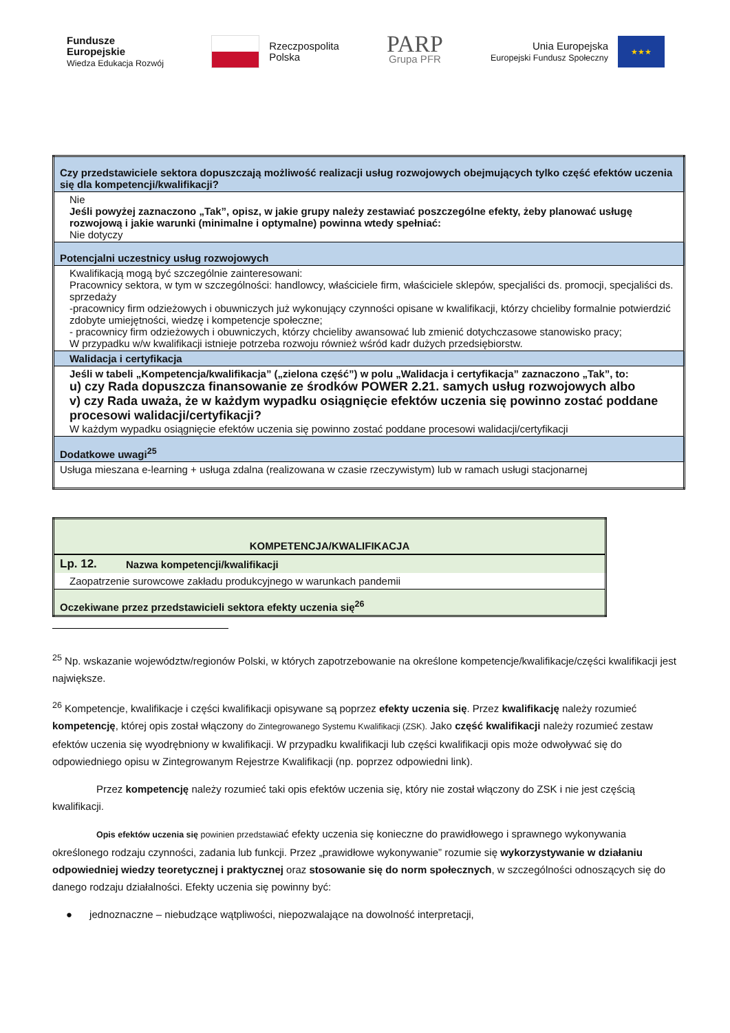Fundusze
Europejskie
Wiedza Edukacja Rozwój
Rzeczpospolita
Polska
PARP
Grupa PFR
Unia Europejska
Europejski Fundusz Społeczny ★★★
| Czy przedstawiciele sektora dopuszczają możliwość realizacji usług rozwojowych obejmujących tylko część efektów uczenia się dla kompetencji/kwalifikacji? |
| Nie Jeśli powyżej zaznaczono „Tak”, opisz, w jakie grupy należy zestawiać poszczególne efekty, żeby planować usługę rozwojową i jakie warunki (minimalne i optymalne) powinna wtedy spełniać: Nie dotyczy |
| Potencjalni uczestnicy usług rozwojowych |
| Kwalifikacją mogą być szczególnie zainteresowani: Pracownicy sektora, w tym w szczególności: handlowcy, właściciele firm, właściciele sklepów, specjaliści ds. promocji, specjaliści ds. sprzedaży -pracownicy firm odzieżowych i obuwniczych już wykonujący czynności opisane w kwalifikacji, którzy chcieliby formalnie potwierdzić zdobyte umiejętności, wiedzę i kompetencje społeczne; - pracownicy firm odzieżowych i obuwniczych, którzy chcieliby awansować lub zmienić dotychczasowe stanowisko pracy; W przypadku w/w kwalifikacji istnieje potrzeba rozwoju również wśród kadr dużych przedsiębiorstw. |
| Walidacja i certyfikacja |
| Jeśli w tabeli „Kompetencja/kwalifikacja” („zielona część”) w polu „Walidacja i certyfikacja” zaznaczono „Tak”, to: u) czy Rada dopuszcza finansowanie ze środków POWER 2.21. samych usług rozwojowych albo v) czy Rada uważa, że w każdym wypadku osiągnięcie efektów uczenia się powinno zostać poddane procesowi walidacji/certyfikacji? W każdym wypadku osiągnięcie efektów uczenia się powinno zostać poddane procesowi walidacji/certyfikacji |
| Dodatkowe uwagi<sup>25</sup> |
| Usługa mieszana e-learning + usługa zdalna (realizowana w czasie rzeczywistym) lub w ramach usługi stacjonarnej |
| KOMPETENCJA/KWALIFIKACJA | |
| Lp. 12. | Nazwa kompetencji/kwalifikacji |
| Zaopatrzenie surowcowe zakładu produkcyjnego w warunkach pandemii | |
| Oczekiwane przez przedstawicieli sektora efekty uczenia się<sup>26</sup> | |
<sup>25</sup> Np. wskazanie województw/regionów Polski, w których zapotrzebowanie na określone kompetencje/kwalifikacje/części kwalifikacji jest największe.
<sup>26</sup> Kompetencje, kwalifikacje i części kwalifikacji opisywane są poprzez efekty uczenia się. Przez kwalifikację należy rozumieć kompetencję, której opis został włączony do Zintegrowanego Systemu Kwalifikacji (ZSK). Jako część kwalifikacji należy rozumieć zestaw efektów uczenia się wyodrębniony w kwalifikacji. W przypadku kwalifikacji lub części kwalifikacji opis może odwoływać się do odpowiedniego opisu w Zintegrowanym Rejestrze Kwalifikacji (np. poprzez odpowiedni link).
Przez kompetencję należy rozumieć taki opis efektów uczenia się, który nie został włączony do ZSK i nie jest częścią kwalifikacji.
Opis efektów uczenia się powinien przedstawiać efekty uczenia się konieczne do prawidłowego i sprawnego wykonywania określonego rodzaju czynności, zadania lub funkcji. Przez „prawidłowe wykonywanie” rozumie się wykorzystywanie w działaniu odpowiedniej wiedzy teoretycznej i praktycznej oraz stosowanie się do norm społecznych, w szczególności odnoszących się do danego rodzaju działalności. Efekty uczenia się powinny być:
● jednoznaczne – niebudzące wątpliwości, niepozwalające na dowolność interpretacji,